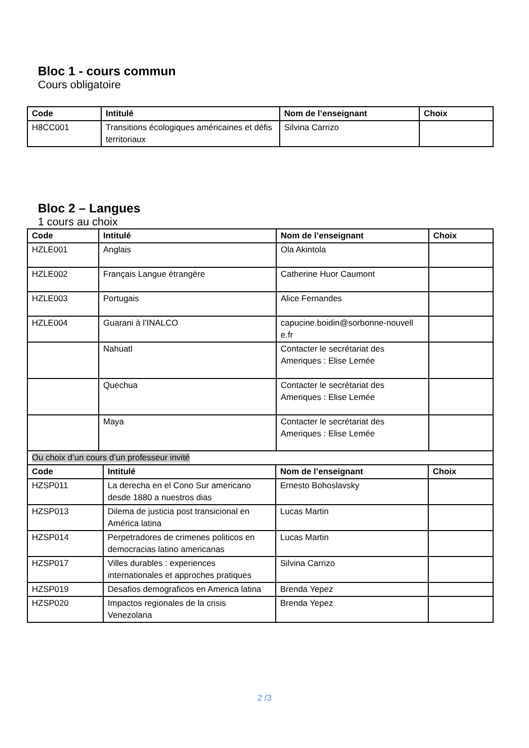Bloc 1 - cours commun
Cours obligatoire
| Code | Intitulé | Nom de l’enseignant | Choix |
| --- | --- | --- | --- |
| H8CC001 | Transitions écologiques américaines et défis territoriaux | Silvina Carrizo | |
Bloc 2 – Langues
1 cours au choix
| Code | Intitulé | Nom de l’enseignant | Choix |
| --- | --- | --- | --- |
| HZLE001 | Anglais | Ola Akintola | |
| HZLE002 | Français Langue étrangère | Catherine Huor Caumont | |
| HZLE003 | Portugais | Alice Fernandes | |
| HZLE004 | Guarani à l’INALCO | capucine.boidin@sorbonne-nouvell e.fr | |
| | Nahuatl | Contacter le secrétariat des Ameriques : Elise Lemée | |
| | Quechua | Contacter le secrétariat des Ameriques : Elise Lemée | |
| | Maya | Contacter le secrétariat des Ameriques : Elise Lemée | |
| Ou choix d’un cours d’un professeur invité | | | |
| Code | Intitulé | Nom de l’enseignant | Choix |
| --- | --- | --- | --- |
| HZSP011 | La derecha en el Cono Sur americano desde 1880 a nuestros dias | Ernesto Bohoslavsky | |
| HZSP013 | Dilema de justicia post transicional en América latina | Lucas Martin | |
| HZSP014 | Perpetradores de crimenes politicos en democracias latino americanas | Lucas Martin | |
| HZSP017 | Villes durables : experiences internationales et approches pratiques | Silvina Carrizo | |
| HZSP019 | Desafios demograficos en America latina | Brenda Yepez | |
| HZSP020 | Impactos regionales de la crisis Venezolana | Brenda Yepez | |
2 /3